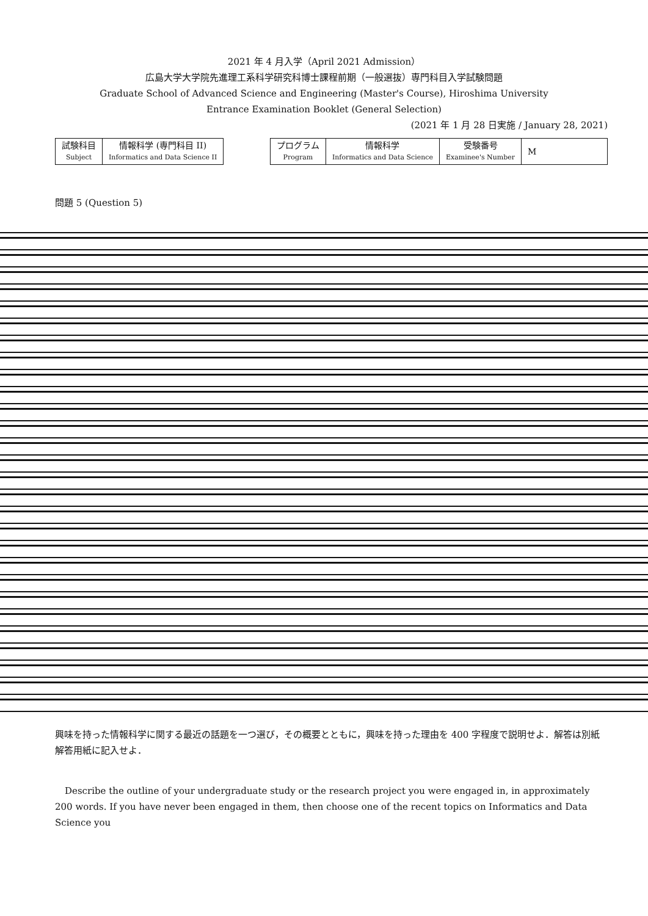2021 年 4 月入学（April 2021 Admission）
広島大学大学院先進理工系科学研究科博士課程前期（一般選抜）専門科目入学試験問題
Graduate School of Advanced Science and Engineering (Master's Course), Hiroshima University
Entrance Examination Booklet (General Selection)
(2021 年 1 月 28 日実施 / January 28, 2021)
| 試験科目 Subject | 情報科学 (専門科目 II) Informatics and Data Science II |
| プログラム Program | 情報科学 Informatics and Data Science | 受験番号 Examinee's Number | M |
問題 5 (Question 5)
興味を持った情報科学に関する最近の話題を一つ選び，その概要とともに，興味を持った理由を 400 字程度で説明せよ．解答は別紙解答用紙に記入せよ．
Describe the outline of your undergraduate study or the research project you were engaged in, in approximately 200 words. If you have never been engaged in them, then choose one of the recent topics on Informatics and Data Science you